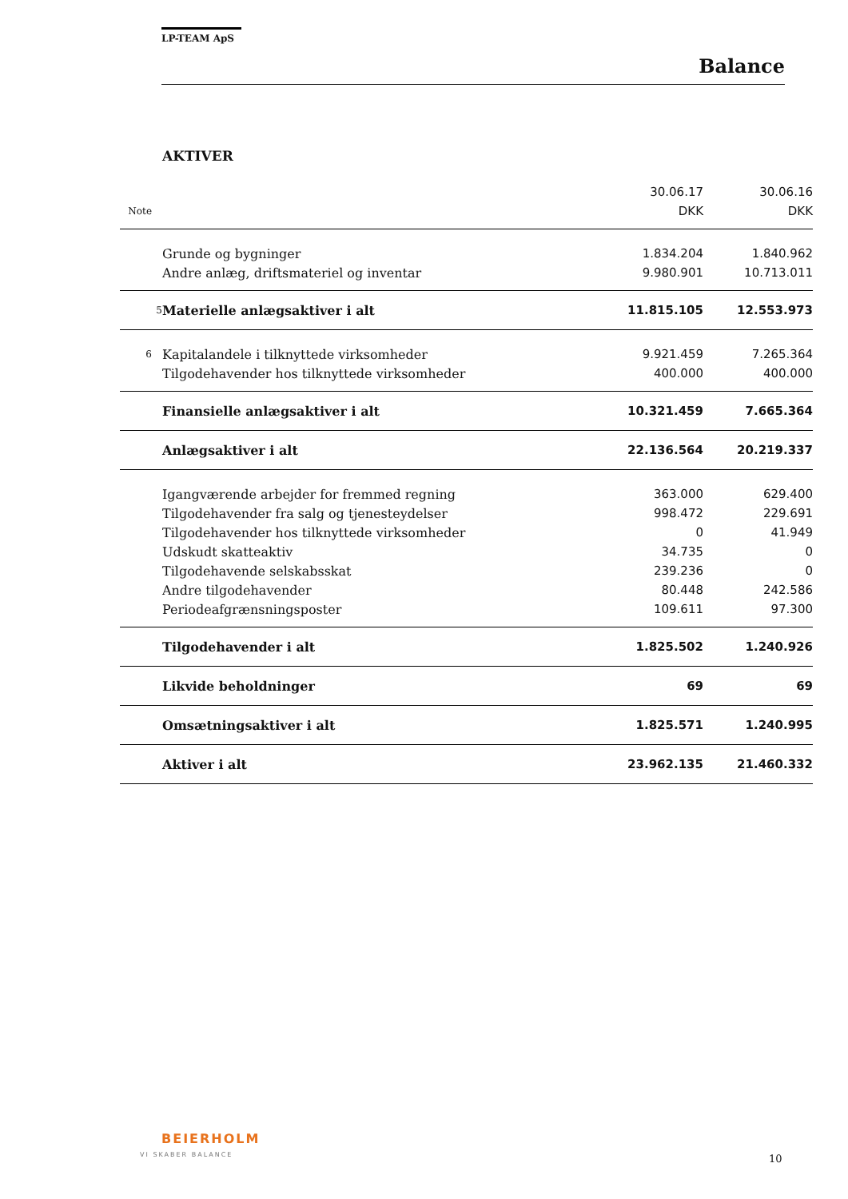LP-TEAM ApS
Balance
AKTIVER
| | | 30.06.17 | 30.06.16 |
| Note | | DKK | DKK |
| | Grunde og bygninger | 1.834.204 | 1.840.962 |
| | Andre anlæg, driftsmateriel og inventar | 9.980.901 | 10.713.011 |
| 5 | Materielle anlægsaktiver i alt | 11.815.105 | 12.553.973 |
| 6 | Kapitalandele i tilknyttede virksomheder | 9.921.459 | 7.265.364 |
| | Tilgodehavender hos tilknyttede virksomheder | 400.000 | 400.000 |
| | Finansielle anlægsaktiver i alt | 10.321.459 | 7.665.364 |
| | Anlægsaktiver i alt | 22.136.564 | 20.219.337 |
| | Igangværende arbejder for fremmed regning | 363.000 | 629.400 |
| | Tilgodehavender fra salg og tjenesteydelser | 998.472 | 229.691 |
| | Tilgodehavender hos tilknyttede virksomheder | 0 | 41.949 |
| | Udskudt skatteaktiv | 34.735 | 0 |
| | Tilgodehavende selskabsskat | 239.236 | 0 |
| | Andre tilgodehavender | 80.448 | 242.586 |
| | Periodeafgrænsningsposter | 109.611 | 97.300 |
| | Tilgodehavender i alt | 1.825.502 | 1.240.926 |
| | Likvide beholdninger | 69 | 69 |
| | Omsætningsaktiver i alt | 1.825.571 | 1.240.995 |
| | Aktiver i alt | 23.962.135 | 21.460.332 |
BEIERHOLM
VI SKABER BALANCE 10